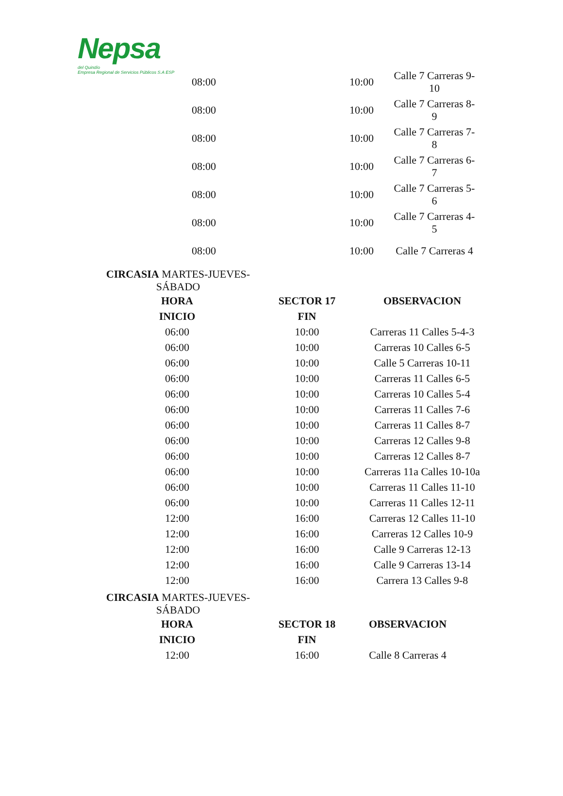Nepsa
del Quindío
Empresa Regional de Servicios Públicos S.A ESP
| 08:00 | 10:00 | Calle 7 Carreras 9- 10 |
| 08:00 | 10:00 | Calle 7 Carreras 8- 9 |
| 08:00 | 10:00 | Calle 7 Carreras 7- 8 |
| 08:00 | 10:00 | Calle 7 Carreras 6- 7 |
| 08:00 | 10:00 | Calle 7 Carreras 5- 6 |
| 08:00 | 10:00 | Calle 7 Carreras 4- 5 |
| 08:00 | 10:00 | Calle 7 Carreras 4 |
CIRCASIA MARTES-JUEVES-
SÁBADO
| HORA | SECTOR 17 | OBSERVACION |
| --- | --- | --- |
| INICIO | FIN | |
| 06:00 | 10:00 | Carreras 11 Calles 5-4-3 |
| 06:00 | 10:00 | Carreras 10 Calles 6-5 |
| 06:00 | 10:00 | Calle 5 Carreras 10-11 |
| 06:00 | 10:00 | Carreras 11 Calles 6-5 |
| 06:00 | 10:00 | Carreras 10 Calles 5-4 |
| 06:00 | 10:00 | Carreras 11 Calles 7-6 |
| 06:00 | 10:00 | Carreras 11 Calles 8-7 |
| 06:00 | 10:00 | Carreras 12 Calles 9-8 |
| 06:00 | 10:00 | Carreras 12 Calles 8-7 |
| 06:00 | 10:00 | Carreras 11a Calles 10-10a |
| 06:00 | 10:00 | Carreras 11 Calles 11-10 |
| 06:00 | 10:00 | Carreras 11 Calles 12-11 |
| 12:00 | 16:00 | Carreras 12 Calles 11-10 |
| 12:00 | 16:00 | Carreras 12 Calles 10-9 |
| 12:00 | 16:00 | Calle 9 Carreras 12-13 |
| 12:00 | 16:00 | Calle 9 Carreras 13-14 |
| 12:00 | 16:00 | Carrera 13 Calles 9-8 |
CIRCASIA MARTES-JUEVES-
SÁBADO
| HORA | SECTOR 18 | OBSERVACION |
| --- | --- | --- |
| INICIO | FIN | |
| 12:00 | 16:00 | Calle 8 Carreras 4 |